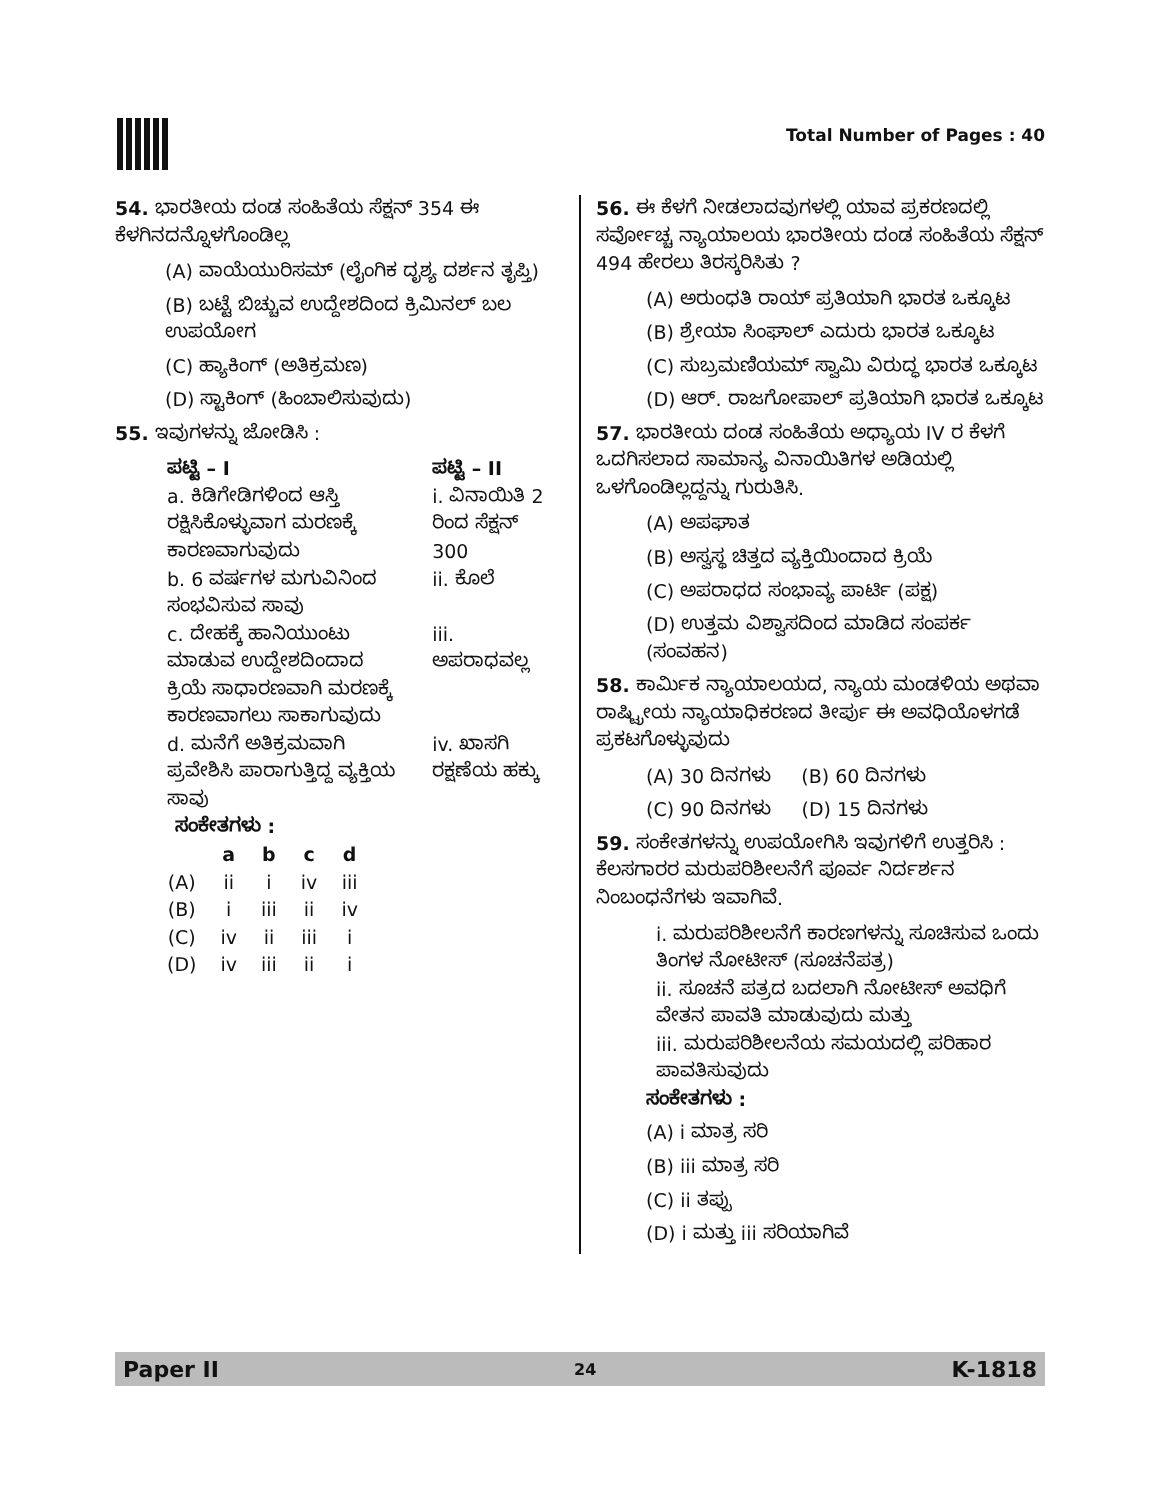Total Number of Pages : 40
54. ಭಾರತೀಯ ದಂಡ ಸಂಹಿತೆಯ ಸೆಕ್ಷನ್ 354 ಈ ಕೆಳಗಿನದನ್ನೊಳಗೊಂಡಿಲ್ಲ
(A) ವಾಯೆಯುರಿಸಮ್ (ಲೈಂಗಿಕ ದೃಶ್ಯ ದರ್ಶನ ತೃಪ್ತಿ)
(B) ಬಟ್ಟೆ ಬಿಚ್ಚುವ ಉದ್ದೇಶದಿಂದ ಕ್ರಿಮಿನಲ್ ಬಲ ಉಪಯೋಗ
(C) ಹ್ಯಾಕಿಂಗ್ (ಅತಿಕ್ರಮಣ)
(D) ಸ್ಟಾಕಿಂಗ್ (ಹಿಂಬಾಲಿಸುವುದು)
55. ಇವುಗಳನ್ನು ಜೋಡಿಸಿ :
| ಪಟ್ಟಿ – I | ಪಟ್ಟಿ – II |
| --- | --- |
| a. ಕಿಡಿಗೇಡಿಗಳಿಂದ ಆಸ್ತಿ ರಕ್ಷಿಸಿಕೊಳ್ಳುವಾಗ ಮರಣಕ್ಕೆ ಕಾರಣವಾಗುವುದು | i. ವಿನಾಯಿತಿ 2 ರಿಂದ ಸೆಕ್ಷನ್ 300 |
| b. 6 ವರ್ಷಗಳ ಮಗುವಿನಿಂದ ಸಂಭವಿಸುವ ಸಾವು | ii. ಕೊಲೆ |
| c. ದೇಹಕ್ಕೆ ಹಾನಿಯುಂಟು ಮಾಡುವ ಉದ್ದೇಶದಿಂದಾದ ಕ್ರಿಯೆ ಸಾಧಾರಣವಾಗಿ ಮರಣಕ್ಕೆ ಕಾರಣವಾಗಲು ಸಾಕಾಗುವುದು | iii. ಅಪರಾಧವಲ್ಲ |
| d. ಮನೆಗೆ ಅತಿಕ್ರಮವಾಗಿ ಪ್ರವೇಶಿಸಿ ಪಾರಾಗುತ್ತಿದ್ದ ವ್ಯಕ್ತಿಯ ಸಾವು | iv. ಖಾಸಗಿ ರಕ್ಷಣೆಯ ಹಕ್ಕು |
ಸಂಕೇತಗಳು :
| | a | b | c | d |
| --- | --- | --- | --- | --- |
| (A) | ii | i | iv | iii |
| (B) | i | iii | ii | iv |
| (C) | iv | ii | iii | i |
| (D) | iv | iii | ii | i |
56. ಈ ಕೆಳಗೆ ನೀಡಲಾದವುಗಳಲ್ಲಿ ಯಾವ ಪ್ರಕರಣದಲ್ಲಿ ಸರ್ವೋಚ್ಚ ನ್ಯಾಯಾಲಯ ಭಾರತೀಯ ದಂಡ ಸಂಹಿತೆಯ ಸೆಕ್ಷನ್ 494 ಹೇರಲು ತಿರಸ್ಕರಿಸಿತು ?
(A) ಅರುಂಧತಿ ರಾಯ್ ಪ್ರತಿಯಾಗಿ ಭಾರತ ಒಕ್ಕೂಟ
(B) ಶ್ರೇಯಾ ಸಿಂಘಾಲ್ ಎದುರು ಭಾರತ ಒಕ್ಕೂಟ
(C) ಸುಬ್ರಮಣಿಯಮ್ ಸ್ವಾಮಿ ವಿರುದ್ಧ ಭಾರತ ಒಕ್ಕೂಟ
(D) ಆರ್. ರಾಜಗೋಪಾಲ್ ಪ್ರತಿಯಾಗಿ ಭಾರತ ಒಕ್ಕೂಟ
57. ಭಾರತೀಯ ದಂಡ ಸಂಹಿತೆಯ ಅಧ್ಯಾಯ IV ರ ಕೆಳಗೆ ಒದಗಿಸಲಾದ ಸಾಮಾನ್ಯ ವಿನಾಯಿತಿಗಳ ಅಡಿಯಲ್ಲಿ ಒಳಗೊಂಡಿಲ್ಲದ್ದನ್ನು ಗುರುತಿಸಿ.
(A) ಅಪಘಾತ
(B) ಅಸ್ವಸ್ಥ ಚಿತ್ತದ ವ್ಯಕ್ತಿಯಿಂದಾದ ಕ್ರಿಯೆ
(C) ಅಪರಾಧದ ಸಂಭಾವ್ಯ ಪಾರ್ಟಿ (ಪಕ್ಷ)
(D) ಉತ್ತಮ ವಿಶ್ವಾಸದಿಂದ ಮಾಡಿದ ಸಂಪರ್ಕ (ಸಂವಹನ)
58. ಕಾರ್ಮಿಕ ನ್ಯಾಯಾಲಯದ, ನ್ಯಾಯ ಮಂಡಳಿಯ ಅಥವಾ ರಾಷ್ಟ್ರೀಯ ನ್ಯಾಯಾಧಿಕರಣದ ತೀರ್ಪು ಈ ಅವಧಿಯೊಳಗಡೆ ಪ್ರಕಟಗೊಳ್ಳುವುದು
(A) 30 ದಿನಗಳು (B) 60 ದಿನಗಳು
(C) 90 ದಿನಗಳು (D) 15 ದಿನಗಳು
59. ಸಂಕೇತಗಳನ್ನು ಉಪಯೋಗಿಸಿ ಇವುಗಳಿಗೆ ಉತ್ತರಿಸಿ : ಕೆಲಸಗಾರರ ಮರುಪರಿಶೀಲನೆಗೆ ಪೂರ್ವ ನಿರ್ದರ್ಶನ ನಿಂಬಂಧನೆಗಳು ಇವಾಗಿವೆ.
i. ಮರುಪರಿಶೀಲನೆಗೆ ಕಾರಣಗಳನ್ನು ಸೂಚಿಸುವ ಒಂದು ತಿಂಗಳ ನೋಟೀಸ್ (ಸೂಚನೆಪತ್ರ)
ii. ಸೂಚನೆ ಪತ್ರದ ಬದಲಾಗಿ ನೋಟೀಸ್ ಅವಧಿಗೆ ವೇತನ ಪಾವತಿ ಮಾಡುವುದು ಮತ್ತು
iii. ಮರುಪರಿಶೀಲನೆಯ ಸಮಯದಲ್ಲಿ ಪರಿಹಾರ ಪಾವತಿಸುವುದು
ಸಂಕೇತಗಳು :
(A) i ಮಾತ್ರ ಸರಿ
(B) iii ಮಾತ್ರ ಸರಿ
(C) ii ತಪ್ಪು
(D) i ಮತ್ತು iii ಸರಿಯಾಗಿವೆ
Paper II 24 K-1818